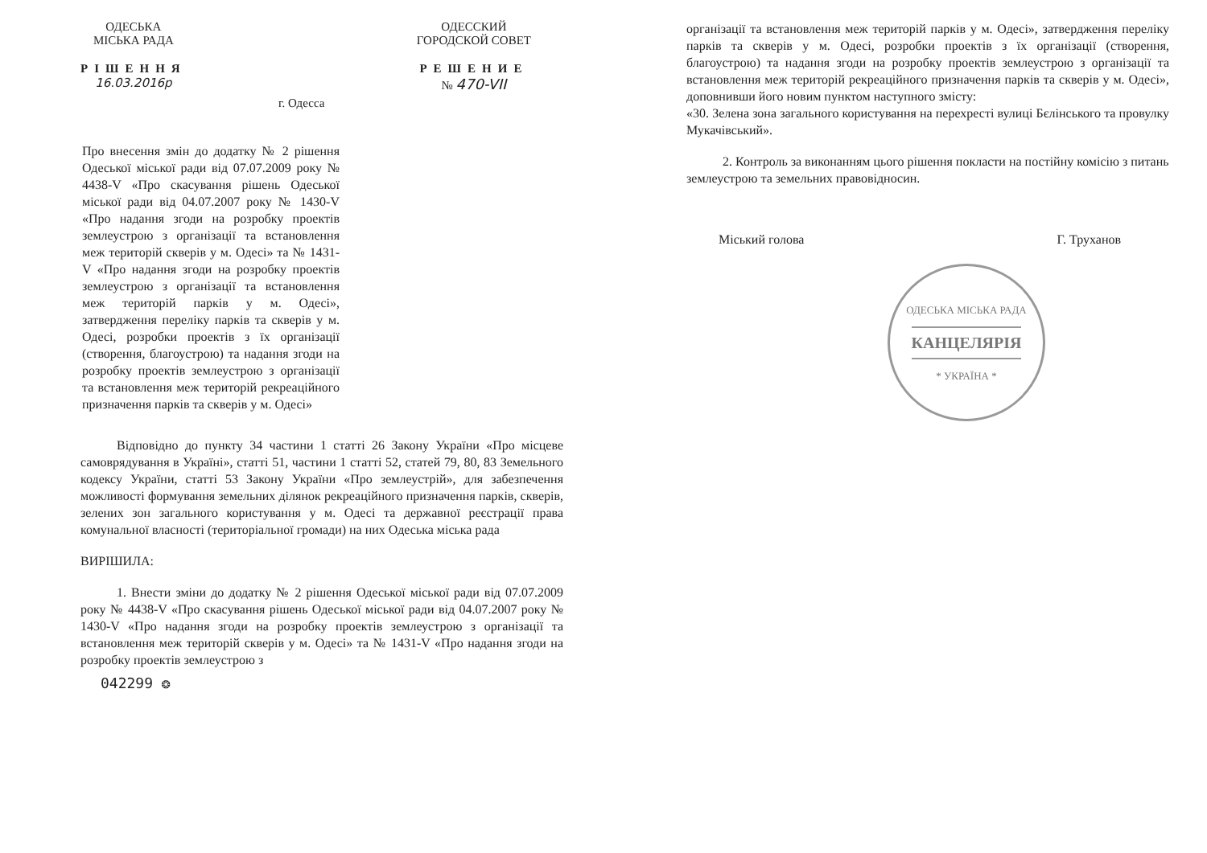ОДЕСЬКА
МІСЬКА РАДА
РІШЕННЯ
16.03.2016р
г. Одесса
ОДЕССКИЙ
ГОРОДСКОЙ СОВЕТ
РЕШЕНИЕ
№ 470-VII
Про внесення змін до додатку № 2 рішення Одеської міської ради від 07.07.2009 року № 4438-V «Про скасування рішень Одеської міської ради від 04.07.2007 року № 1430-V «Про надання згоди на розробку проектів землеустрою з організації та встановлення меж територій скверів у м. Одесі» та № 1431-V «Про надання згоди на розробку проектів землеустрою з організації та встановлення меж територій парків у м. Одесі», затвердження переліку парків та скверів у м. Одесі, розробки проектів з їх організації (створення, благоустрою) та надання згоди на розробку проектів землеустрою з організації та встановлення меж територій рекреаційного призначення парків та скверів у м. Одесі»
Відповідно до пункту 34 частини 1 статті 26 Закону України «Про місцеве самоврядування в Україні», статті 51, частини 1 статті 52, статей 79, 80, 83 Земельного кодексу України, статті 53 Закону України «Про землеустрій», для забезпечення можливості формування земельних ділянок рекреаційного призначення парків, скверів, зелених зон загального користування у м. Одесі та державної реєстрації права комунальної власності (територіальної громади) на них Одеська міська рада
ВИРІШИЛА:
1. Внести зміни до додатку № 2 рішення Одеської міської ради від 07.07.2009 року № 4438-V «Про скасування рішень Одеської міської ради від 04.07.2007 року № 1430-V «Про надання згоди на розробку проектів землеустрою з організації та встановлення меж територій скверів у м. Одесі» та № 1431-V «Про надання згоди на розробку проектів землеустрою з
042299 ❂
організації та встановлення меж територій парків у м. Одесі», затвердження переліку парків та скверів у м. Одесі, розробки проектів з їх організації (створення, благоустрою) та надання згоди на розробку проектів землеустрою з організації та встановлення меж територій рекреаційного призначення парків та скверів у м. Одесі», доповнивши його новим пунктом наступного змісту:
«30. Зелена зона загального користування на перехресті вулиці Бєлінського та провулку Мукачівський».
2. Контроль за виконанням цього рішення покласти на постійну комісію з питань землеустрою та земельних правовідносин.
Міський голова Г. Труханов
ОДЕСЬКА МІСЬКА РАДА
КАНЦЕЛЯРІЯ
* УКРАЇНА *